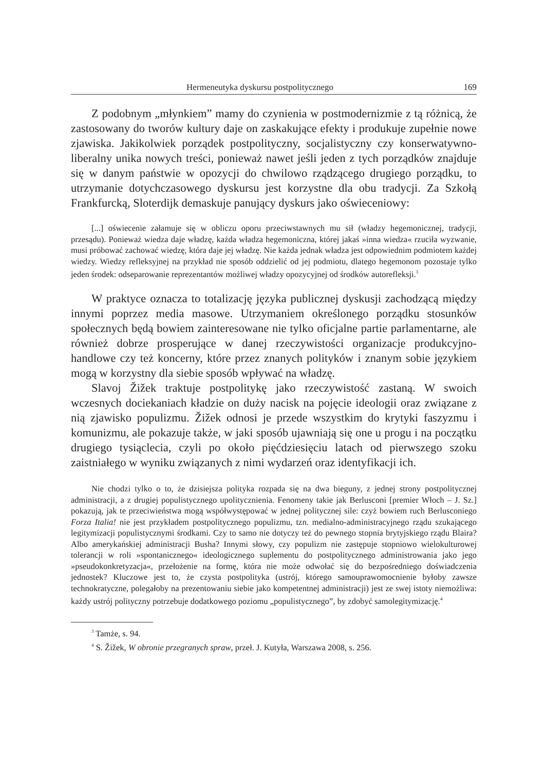Hermeneutyka dyskursu postpolitycznego 169
Z podobnym „młynkiem” mamy do czynienia w postmodernizmie z tą różnicą, że zastosowany do tworów kultury daje on zaskakujące efekty i produkuje zupełnie nowe zjawiska. Jakikolwiek porządek postpolityczny, socjalistyczny czy konserwatywno-liberalny unika nowych treści, ponieważ nawet jeśli jeden z tych porządków znajduje się w danym państwie w opozycji do chwilowo rządzącego drugiego porządku, to utrzymanie dotychczasowego dyskursu jest korzystne dla obu tradycji. Za Szkołą Frankfurcką, Sloterdijk demaskuje panujący dyskurs jako oświeceniowy:
[...] oświecenie załamuje się w obliczu oporu przeciwstawnych mu sił (władzy hegemonicznej, tradycji, przesądu). Ponieważ wiedza daje władzę, każda władza hegemoniczna, której jakaś »inna wiedza« rzuciła wyzwanie, musi próbować zachować wiedzę, która daje jej władzę. Nie każda jednak władza jest odpowiednim podmiotem każdej wiedzy. Wiedzy refleksyjnej na przykład nie sposób oddzielić od jej podmiotu, dlatego hegemonom pozostaje tylko jeden środek: odseparowanie reprezentantów możliwej władzy opozycyjnej od środków autorefleksji.<sup>3</sup>
W praktyce oznacza to totalizację języka publicznej dyskusji zachodzącą między innymi poprzez media masowe. Utrzymaniem określonego porządku stosunków społecznych będą bowiem zainteresowane nie tylko oficjalne partie parlamentarne, ale również dobrze prosperujące w danej rzeczywistości organizacje produkcyjno-handlowe czy też koncerny, które przez znanych polityków i znanym sobie językiem mogą w korzystny dla siebie sposób wpływać na władzę.
Slavoj Žižek traktuje postpolitykę jako rzeczywistość zastaną. W swoich wczesnych dociekaniach kładzie on duży nacisk na pojęcie ideologii oraz związane z nią zjawisko populizmu. Žižek odnosi je przede wszystkim do krytyki faszyzmu i komunizmu, ale pokazuje także, w jaki sposób ujawniają się one u progu i na początku drugiego tysiąclecia, czyli po około pięćdziesięciu latach od pierwszego szoku zaistniałego w wyniku związanych z nimi wydarzeń oraz identyfikacji ich.
Nie chodzi tylko o to, że dzisiejsza polityka rozpada się na dwa bieguny, z jednej strony postpolitycznej administracji, a z drugiej populistycznego upolitycznienia. Fenomeny takie jak Berlusconi [premier Włoch – J. Sz.] pokazują, jak te przeciwieństwa mogą współwystępować w jednej politycznej sile: czyż bowiem ruch Berlusconiego Forza Italia! nie jest przykładem postpolitycznego populizmu, tzn. medialno-administracyjnego rządu szukającego legitymizacji populistycznymi środkami. Czy to samo nie dotyczy też do pewnego stopnia brytyjskiego rządu Blaira? Albo amerykańskiej administracji Busha? Innymi słowy, czy populizm nie zastępuje stopniowo wielokulturowej tolerancji w roli »spontanicznego« ideologicznego suplementu do postpolitycznego administrowania jako jego »pseudokonkretyzacja«, przełożenie na formę, która nie może odwołać się do bezpośredniego doświadczenia jednostek? Kluczowe jest to, że czysta postpolityka (ustrój, którego samouprawomocnienie byłoby zawsze technokratyczne, polegałoby na prezentowaniu siebie jako kompetentnej administracji) jest ze swej istoty niemożliwa: każdy ustrój polityczny potrzebuje dodatkowego poziomu „populistycznego”, by zdobyć samolegitymizację.<sup>4</sup>
<sup>3</sup> Tamże, s. 94.
<sup>4</sup> S. Žižek, W obronie przegranych spraw, przeł. J. Kutyła, Warszawa 2008, s. 256.